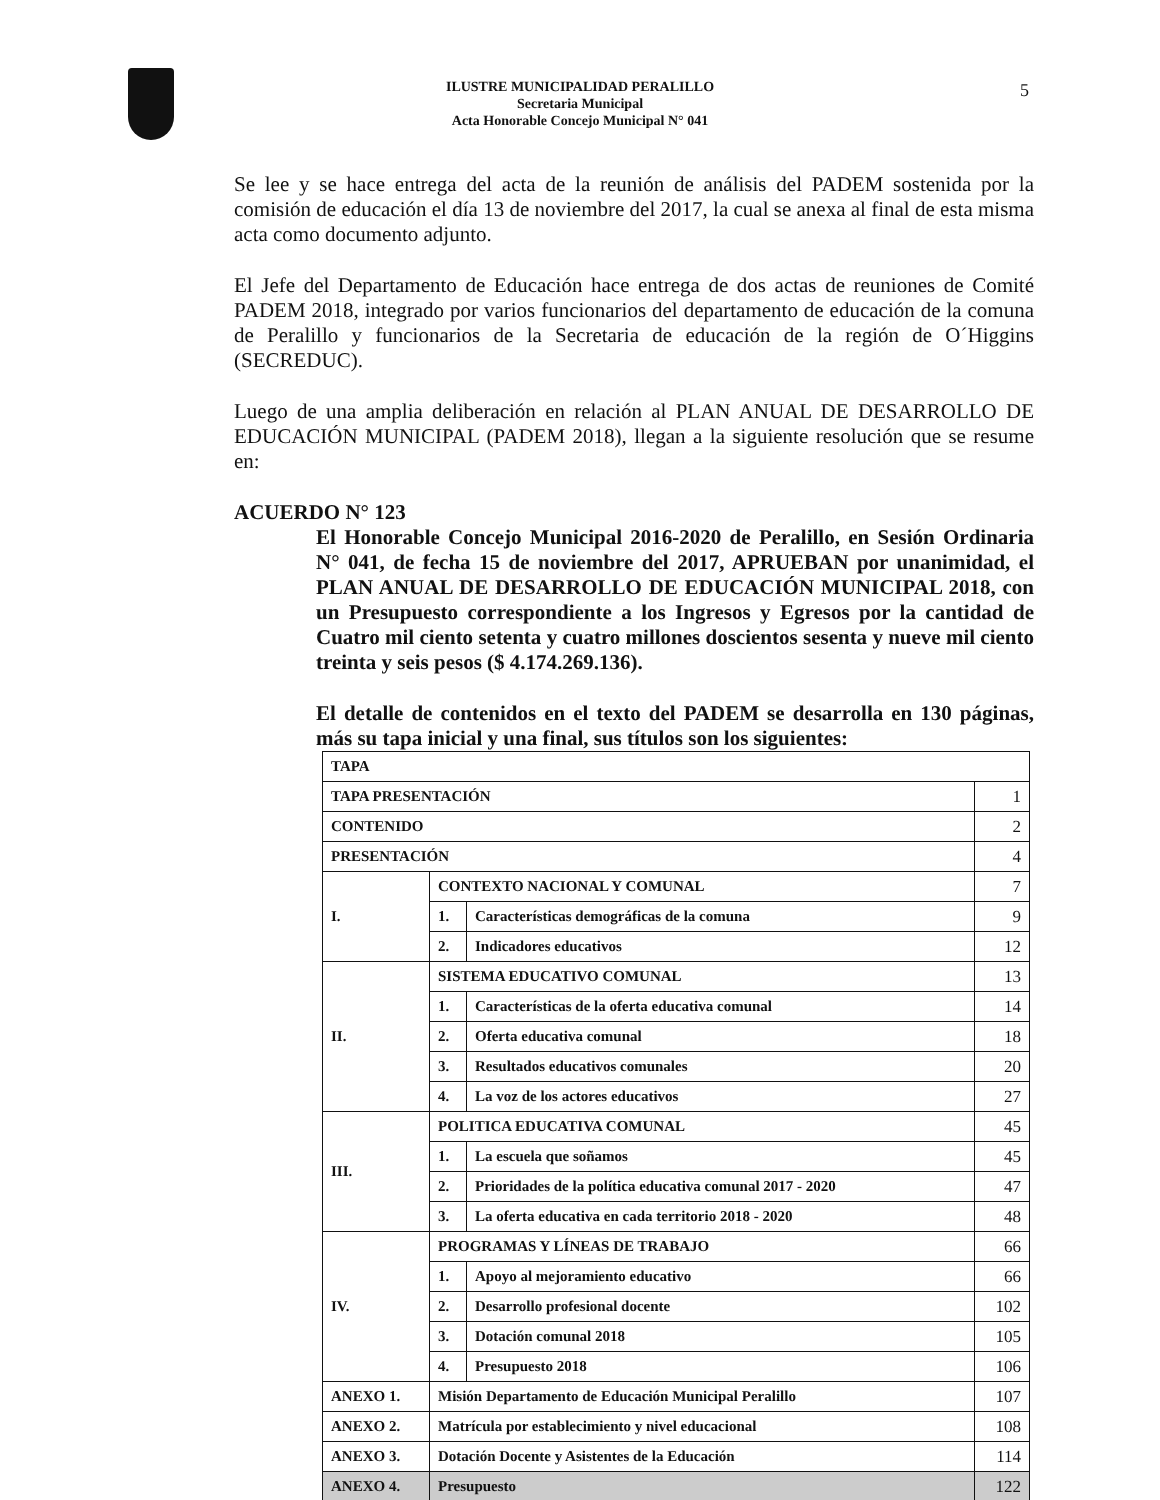ILUSTRE MUNICIPALIDAD PERALILLO
Secretaria Municipal
Acta Honorable Concejo Municipal N° 041
5
Se lee y se hace entrega del acta de la reunión de análisis del PADEM sostenida por la comisión de educación el día 13 de noviembre del 2017, la cual se anexa al final de esta misma acta como documento adjunto.
El Jefe del Departamento de Educación hace entrega de dos actas de reuniones de Comité PADEM 2018, integrado por varios funcionarios del departamento de educación de la comuna de Peralillo y funcionarios de la Secretaria de educación de la región de O´Higgins (SECREDUC).
Luego de una amplia deliberación en relación al PLAN ANUAL DE DESARROLLO DE EDUCACIÓN MUNICIPAL (PADEM 2018), llegan a la siguiente resolución que se resume en:
ACUERDO N° 123
El Honorable Concejo Municipal 2016-2020 de Peralillo, en Sesión Ordinaria N° 041, de fecha 15 de noviembre del 2017, APRUEBAN por unanimidad, el PLAN ANUAL DE DESARROLLO DE EDUCACIÓN MUNICIPAL 2018, con un Presupuesto correspondiente a los Ingresos y Egresos por la cantidad de Cuatro mil ciento setenta y cuatro millones doscientos sesenta y nueve mil ciento treinta y seis pesos ($ 4.174.269.136).
El detalle de contenidos en el texto del PADEM se desarrolla en 130 páginas, más su tapa inicial y una final, sus títulos son los siguientes:
| TAPA | | | |
| TAPA PRESENTACIÓN | | | 1 |
| CONTENIDO | | | 2 |
| PRESENTACIÓN | | | 4 |
| I. | CONTEXTO NACIONAL Y COMUNAL | | 7 |
| | 1. | Características demográficas de la comuna | 9 |
| | 2. | Indicadores educativos | 12 |
| II. | SISTEMA EDUCATIVO COMUNAL | | 13 |
| | 1. | Características de la oferta educativa comunal | 14 |
| | 2. | Oferta educativa comunal | 18 |
| | 3. | Resultados educativos comunales | 20 |
| | 4. | La voz de los actores educativos | 27 |
| III. | POLITICA EDUCATIVA COMUNAL | | 45 |
| | 1. | La escuela que soñamos | 45 |
| | 2. | Prioridades de la política educativa comunal 2017 - 2020 | 47 |
| | 3. | La oferta educativa en cada territorio 2018 - 2020 | 48 |
| IV. | PROGRAMAS Y LÍNEAS DE TRABAJO | | 66 |
| | 1. | Apoyo al mejoramiento educativo | 66 |
| | 2. | Desarrollo profesional docente | 102 |
| | 3. | Dotación comunal 2018 | 105 |
| | 4. | Presupuesto 2018 | 106 |
| ANEXO 1. | Misión Departamento de Educación Municipal Peralillo | | 107 |
| ANEXO 2. | Matrícula por establecimiento y nivel educacional | | 108 |
| ANEXO 3. | Dotación Docente y Asistentes de la Educación | | 114 |
| ANEXO 4. | Presupuesto | | 122 |